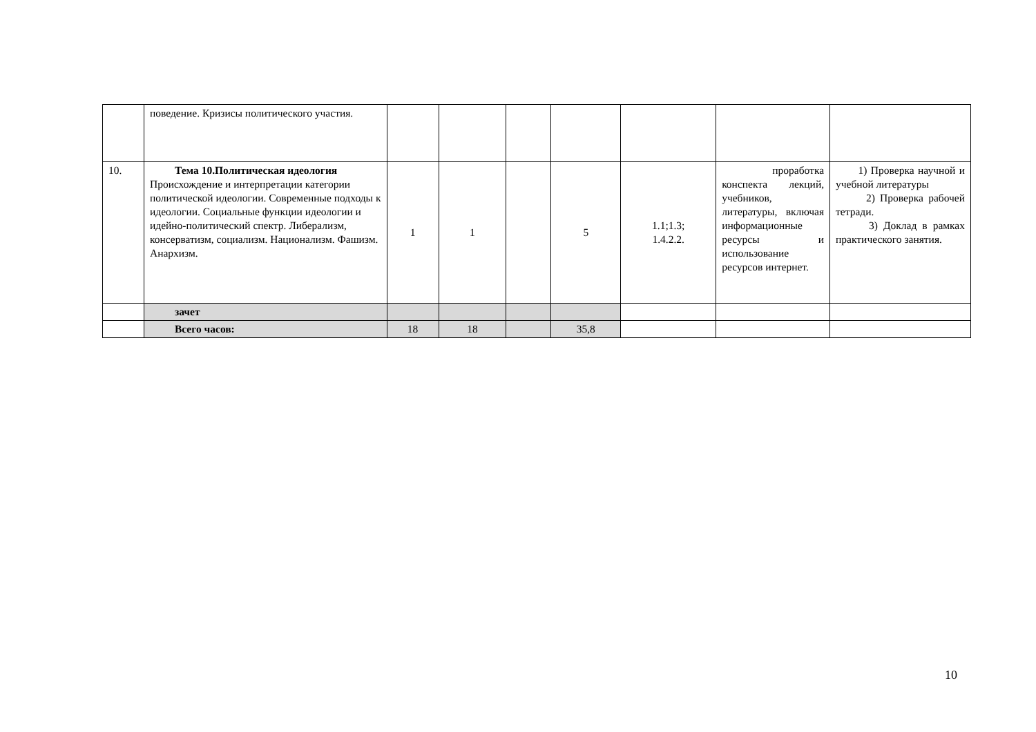| | поведение. Кризисы политического участия. | | | | | | | |
| 10. | Тема 10.Политическая идеология Происхождение и интерпретации категории политической идеологии. Современные подходы к идеологии. Социальные функции идеологии и идейно-политический спектр. Либерализм, консерватизм, социализм. Национализм. Фашизм. Анархизм. | 1 | 1 | | 5 | 1.1;1.3; 1.4.2.2. | проработка конспекта лекций, учебников, литературы, включая информационные ресурсы и использование ресурсов интернет. | 1) Проверка научной и учебной литературы 2) Проверка рабочей тетради. 3) Доклад в рамках практического занятия. |
| | зачет | | | | | | | |
| | Всего часов: | 18 | 18 | | 35,8 | | | |
10